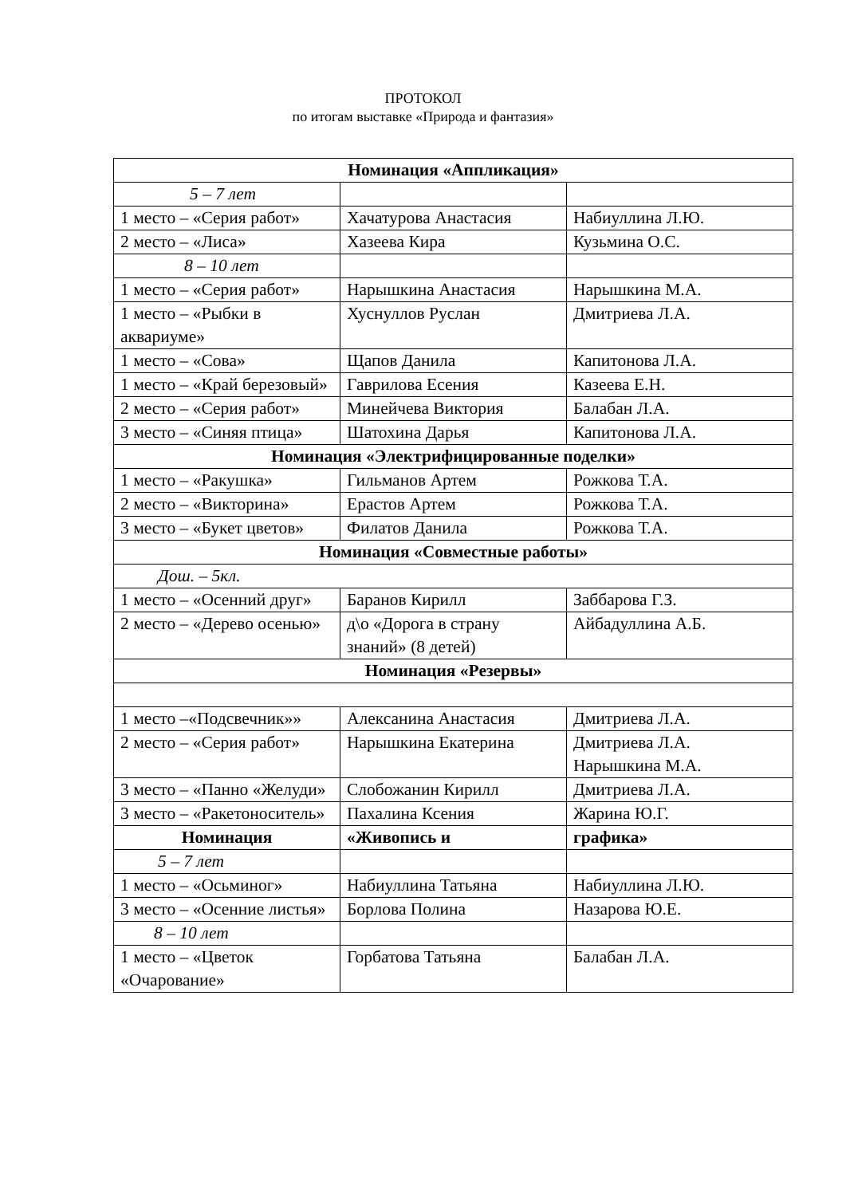ПРОТОКОЛ
по итогам выставке «Природа и фантазия»
| Номинация «Аппликация» | | |
| --- | --- | --- |
| 5 – 7 лет | | |
| 1 место – «Серия работ» | Хачатурова Анастасия | Набиуллина Л.Ю. |
| 2 место – «Лиса» | Хазеева Кира | Кузьмина О.С. |
| 8 – 10 лет | | |
| 1 место – «Серия работ» | Нарышкина Анастасия | Нарышкина М.А. |
| 1 место – «Рыбки в аквариуме» | Хуснуллов Руслан | Дмитриева Л.А. |
| 1 место – «Сова» | Щапов Данила | Капитонова Л.А. |
| 1 место – «Край березовый» | Гаврилова Есения | Казеева Е.Н. |
| 2 место – «Серия работ» | Минейчева Виктория | Балабан Л.А. |
| 3 место – «Синяя птица» | Шатохина Дарья | Капитонова Л.А. |
| Номинация «Электрифицированные поделки» | | |
| 1 место – «Ракушка» | Гильманов Артем | Рожкова Т.А. |
| 2 место – «Викторина» | Ерастов Артем | Рожкова Т.А. |
| 3 место – «Букет цветов» | Филатов Данила | Рожкова Т.А. |
| Номинация «Совместные работы» | | |
| Дош. – 5кл. | | |
| 1 место – «Осенний друг» | Баранов Кирилл | Заббарова Г.З. |
| 2 место – «Дерево осенью» | д\о «Дорога в страну знаний» (8 детей) | Айбадуллина А.Б. |
| Номинация «Резервы» | | |
| 1 место –«Подсвечник»» | Алексанина Анастасия | Дмитриева Л.А. |
| 2 место – «Серия работ» | Нарышкина Екатерина | Дмитриева Л.А. Нарышкина М.А. |
| 3 место – «Панно «Желуди» | Слобожанин Кирилл | Дмитриева Л.А. |
| 3 место – «Ракетоноситель» | Пахалина Ксения | Жарина Ю.Г. |
| Номинация | «Живопись и | графика» |
| 5 – 7 лет | | |
| 1 место – «Осьминог» | Набиуллина Татьяна | Набиуллина Л.Ю. |
| 3 место – «Осенние листья» | Борлова Полина | Назарова Ю.Е. |
| 8 – 10 лет | | |
| 1 место – «Цветок «Очарование» | Горбатова Татьяна | Балабан Л.А. |